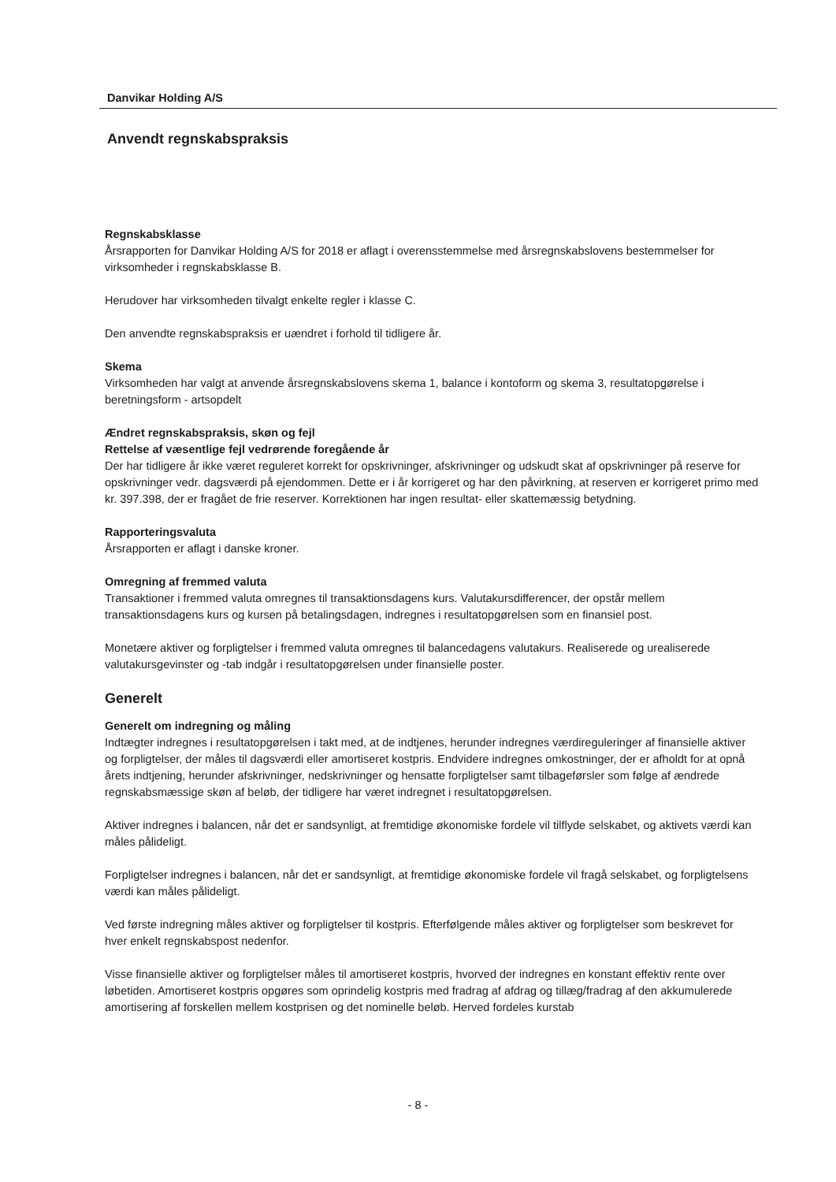Danvikar Holding A/S
Anvendt regnskabspraksis
Regnskabsklasse
Årsrapporten for Danvikar Holding A/S for 2018 er aflagt i overensstemmelse med årsregnskabslovens bestemmelser for virksomheder i regnskabsklasse B.
Herudover har virksomheden tilvalgt enkelte regler i klasse C.
Den anvendte regnskabspraksis er uændret i forhold til tidligere år.
Skema
Virksomheden har valgt at anvende årsregnskabslovens skema 1, balance i kontoform og skema 3, resultatopgørelse i beretningsform - artsopdelt
Ændret regnskabspraksis, skøn og fejl
Rettelse af væsentlige fejl vedrørende foregående år
Der har tidligere år ikke været reguleret korrekt for opskrivninger, afskrivninger og udskudt skat af opskrivninger på reserve for opskrivninger vedr. dagsværdi på ejendommen. Dette er i år korrigeret og har den påvirkning, at reserven er korrigeret primo med kr. 397.398, der er fragået de frie reserver. Korrektionen har ingen resultat- eller skattemæssig betydning.
Rapporteringsvaluta
Årsrapporten er aflagt i danske kroner.
Omregning af fremmed valuta
Transaktioner i fremmed valuta omregnes til transaktionsdagens kurs. Valutakursdifferencer, der opstår mellem transaktionsdagens kurs og kursen på betalingsdagen, indregnes i resultatopgørelsen som en finansiel post.
Monetære aktiver og forpligtelser i fremmed valuta omregnes til balancedagens valutakurs. Realiserede og urealiserede valutakursgevinster og -tab indgår i resultatopgørelsen under finansielle poster.
Generelt
Generelt om indregning og måling
Indtægter indregnes i resultatopgørelsen i takt med, at de indtjenes, herunder indregnes værdireguleringer af finansielle aktiver og forpligtelser, der måles til dagsværdi eller amortiseret kostpris. Endvidere indregnes omkostninger, der er afholdt for at opnå årets indtjening, herunder afskrivninger, nedskrivninger og hensatte forpligtelser samt tilbageførsler som følge af ændrede regnskabsmæssige skøn af beløb, der tidligere har været indregnet i resultatopgørelsen.
Aktiver indregnes i balancen, når det er sandsynligt, at fremtidige økonomiske fordele vil tilflyde selskabet, og aktivets værdi kan måles pålideligt.
Forpligtelser indregnes i balancen, når det er sandsynligt, at fremtidige økonomiske fordele vil fragå selskabet, og forpligtelsens værdi kan måles pålideligt.
Ved første indregning måles aktiver og forpligtelser til kostpris. Efterfølgende måles aktiver og forpligtelser som beskrevet for hver enkelt regnskabspost nedenfor.
Visse finansielle aktiver og forpligtelser måles til amortiseret kostpris, hvorved der indregnes en konstant effektiv rente over løbetiden. Amortiseret kostpris opgøres som oprindelig kostpris med fradrag af afdrag og tillæg/fradrag af den akkumulerede amortisering af forskellen mellem kostprisen og det nominelle beløb. Herved fordeles kurstab
- 8 -